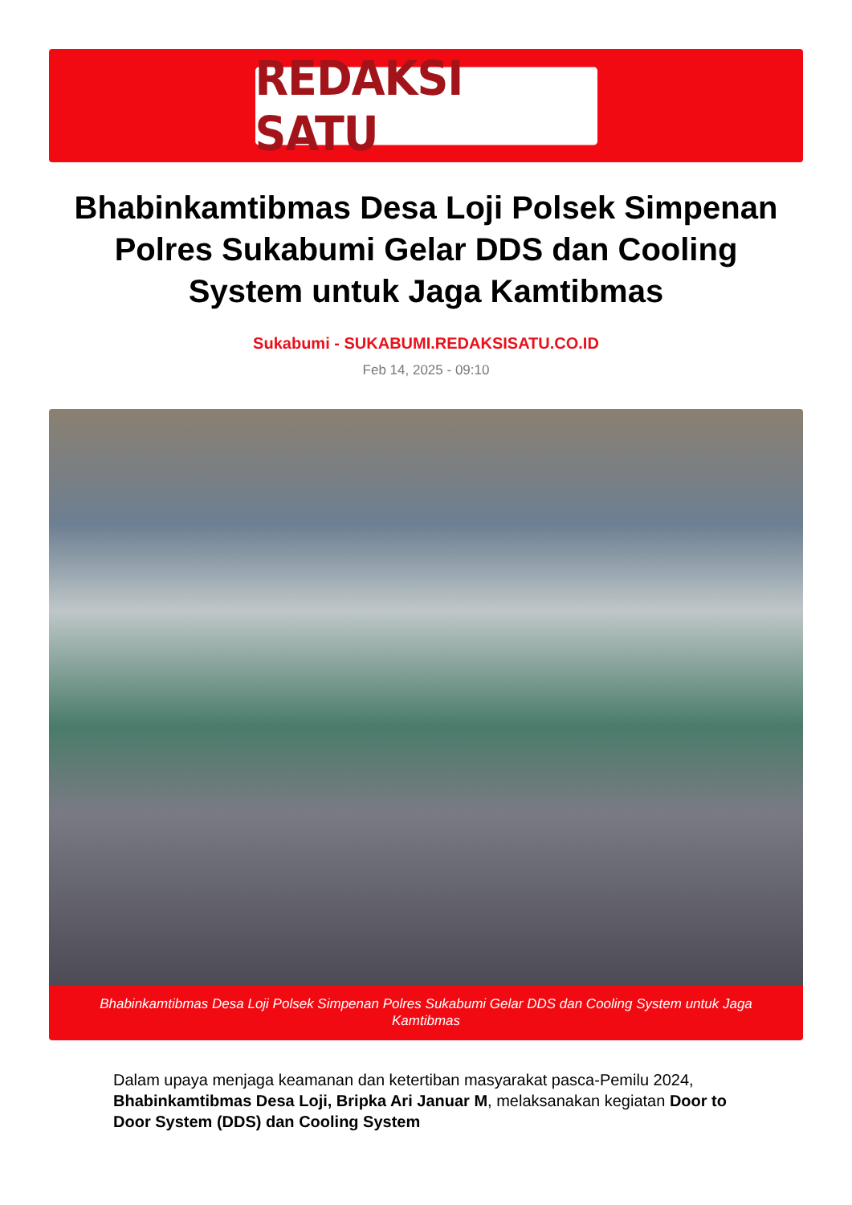REDAKSI SATU
Bhabinkamtibmas Desa Loji Polsek Simpenan Polres Sukabumi Gelar DDS dan Cooling System untuk Jaga Kamtibmas
Sukabumi - SUKABUMI.REDAKSISATU.CO.ID
Feb 14, 2025 - 09:10
Bhabinkamtibmas Desa Loji Polsek Simpenan Polres Sukabumi Gelar DDS dan Cooling System untuk Jaga Kamtibmas
Dalam upaya menjaga keamanan dan ketertiban masyarakat pasca-Pemilu 2024, Bhabinkamtibmas Desa Loji, Bripka Ari Januar M, melaksanakan kegiatan Door to Door System (DDS) dan Cooling System